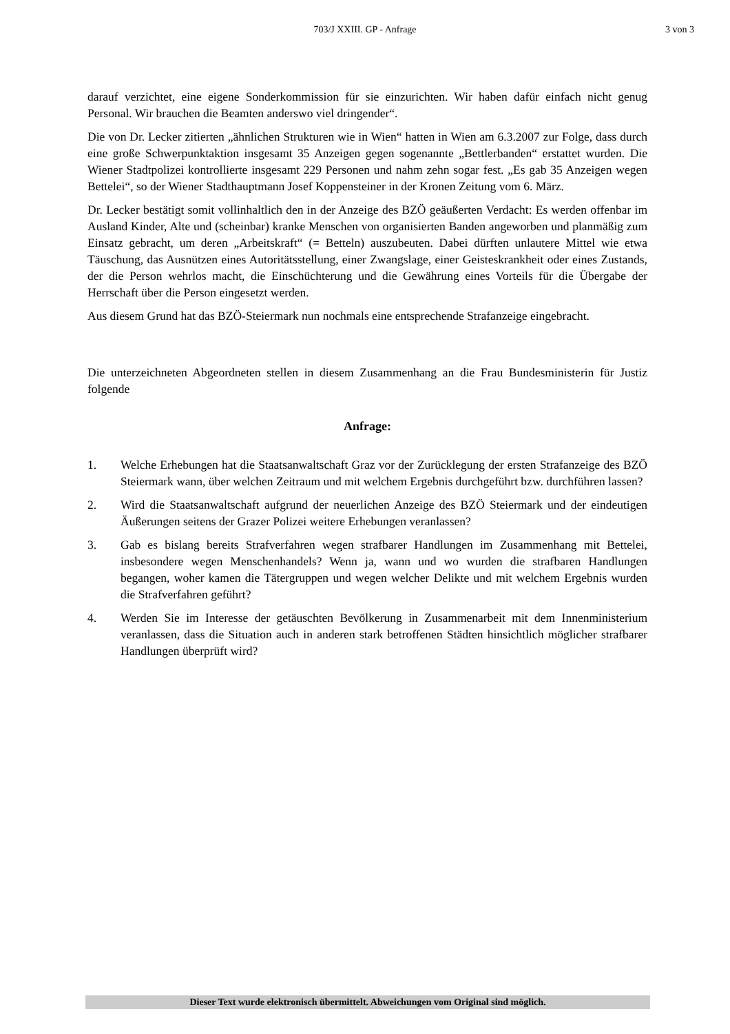703/J XXIII. GP - Anfrage 3 von 3
darauf verzichtet, eine eigene Sonderkommission für sie einzurichten. Wir haben dafür einfach nicht genug Personal. Wir brauchen die Beamten anderswo viel dringender“.
Die von Dr. Lecker zitierten „ähnlichen Strukturen wie in Wien“ hatten in Wien am 6.3.2007 zur Folge, dass durch eine große Schwerpunktaktion insgesamt 35 Anzeigen gegen sogenannte „Bettlerbanden“ erstattet wurden. Die Wiener Stadtpolizei kontrollierte insgesamt 229 Personen und nahm zehn sogar fest. „Es gab 35 Anzeigen wegen Bettelei“, so der Wiener Stadthauptmann Josef Koppensteiner in der Kronen Zeitung vom 6. März.
Dr. Lecker bestätigt somit vollinhaltlich den in der Anzeige des BZÖ geäußerten Verdacht: Es werden offenbar im Ausland Kinder, Alte und (scheinbar) kranke Menschen von organisierten Banden angeworben und planmäßig zum Einsatz gebracht, um deren „Arbeitskraft“ (= Betteln) auszubeuten. Dabei dürften unlautere Mittel wie etwa Täuschung, das Ausnützen eines Autoritätsstellung, einer Zwangslage, einer Geisteskrankheit oder eines Zustands, der die Person wehrlos macht, die Einschüchterung und die Gewährung eines Vorteils für die Übergabe der Herrschaft über die Person eingesetzt werden.
Aus diesem Grund hat das BZÖ-Steiermark nun nochmals eine entsprechende Strafanzeige eingebracht.
Die unterzeichneten Abgeordneten stellen in diesem Zusammenhang an die Frau Bundesministerin für Justiz folgende
Anfrage:
1. Welche Erhebungen hat die Staatsanwaltschaft Graz vor der Zurücklegung der ersten Strafanzeige des BZÖ Steiermark wann, über welchen Zeitraum und mit welchem Ergebnis durchgeführt bzw. durchführen lassen?
2. Wird die Staatsanwaltschaft aufgrund der neuerlichen Anzeige des BZÖ Steiermark und der eindeutigen Äußerungen seitens der Grazer Polizei weitere Erhebungen veranlassen?
3. Gab es bislang bereits Strafverfahren wegen strafbarer Handlungen im Zusammenhang mit Bettelei, insbesondere wegen Menschenhandels? Wenn ja, wann und wo wurden die strafbaren Handlungen begangen, woher kamen die Tätergruppen und wegen welcher Delikte und mit welchem Ergebnis wurden die Strafverfahren geführt?
4. Werden Sie im Interesse der getäuschten Bevölkerung in Zusammenarbeit mit dem Innenministerium veranlassen, dass die Situation auch in anderen stark betroffenen Städten hinsichtlich möglicher strafbarer Handlungen überprüft wird?
Dieser Text wurde elektronisch übermittelt. Abweichungen vom Original sind möglich.